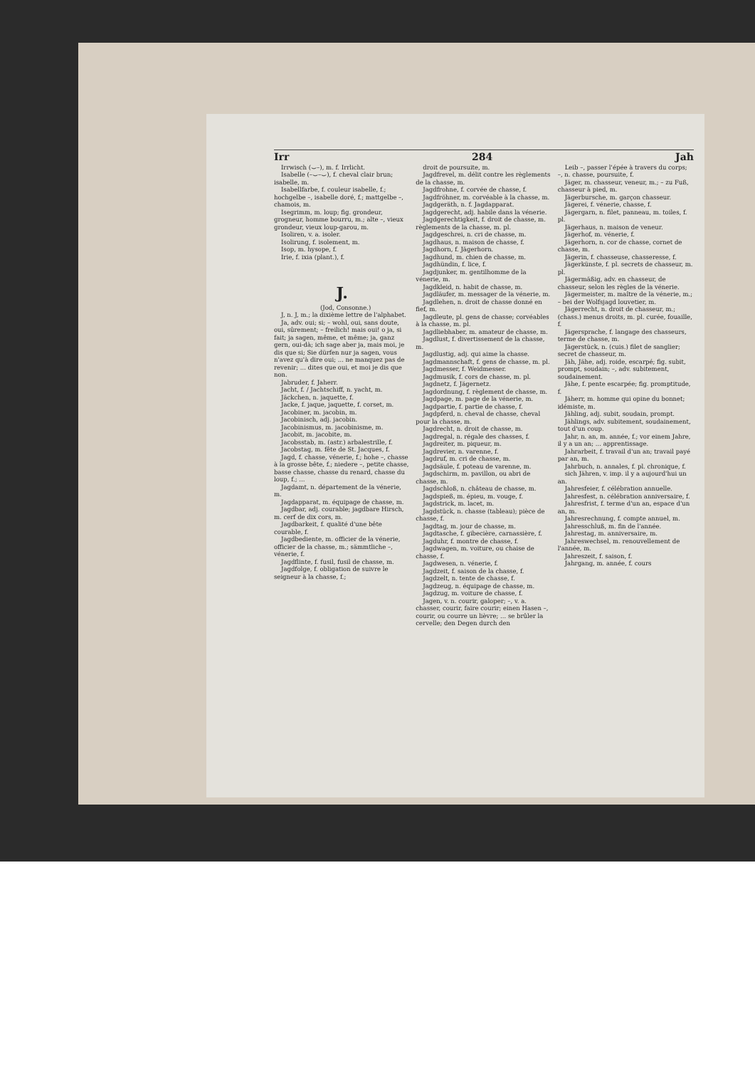Irr 284 Jah
Irrwisch (⌣–), m. f. Irrlicht.
Isabelle (–⌣–⌣), f. cheval clair brun; isabelle, m.
Isabellfarbe, f. couleur isabelle, f.; hochgelbe –, isabelle doré, f.; mattgelbe –, chamois, m.
Isegrimm, m. loup; fig. grondeur, grogneur, homme bourru, m.; alte –, vieux grondeur, vieux loup-garou, m.
Isoliren, v. a. isoler.
Isolirung, f. isolement, m.
Isop, m. hysope, f.
Irie, f. ixia (plant.), f.
J.
(Jod, Consonne.)
J, n. J, m.; la dixième lettre de l'alphabet.
Ja, adv. oui; si; – wohl, oui, sans doute, oui, sûrement; – freilich! mais oui! o ja, si fait; ja sagen, même, et même; ja, ganz gern, oui-dà; ich sage aber ja, mais moi, je dis que si; Sie dürfen nur ja sagen, vous n'avez qu'à dire oui; ... ne manquez pas de revenir; ... dites que oui, et moi je dis que non.
Jabruder, f. Jaherr.
Jacht, f. / Jachtschiff, n. yacht, m.
Jäckchen, n. jaquette, f.
Jacke, f. jaque, jaquette, f. corset, m.
Jacobiner, m. jacobin, m.
Jacobinisch, adj. jacobin.
Jacobinismus, m. jacobinisme, m.
Jacobit, m. jacobite, m.
Jacobsstab, m. (astr.) arbalestrille, f.
Jacobstag, m. fête de St. Jacques, f.
Jagd, f. chasse, vénerie, f.; hohe –, chasse à la grosse bête, f.; niedere –, petite chasse, basse chasse, chasse du renard, chasse du loup, f.; ...
Jagdamt, n. département de la vénerie, m.
Jagdapparat, m. équipage de chasse, m.
Jagdbar, adj. courable; jagdbare Hirsch, m. cerf de dix cors, m.
Jagdbarkeit, f. qualité d'une bête courable, f.
Jagdbediente, m. officier de la vénerie, officier de la chasse, m.; sämmtliche –, vénerie, f.
Jagdflinte, f. fusil, fusil de chasse, m.
Jagdfolge, f. obligation de suivre le seigneur à la chasse, f.;
droit de poursuite, m.
Jagdfrevel, m. délit contre les règlements de la chasse, m.
Jagdfrohne, f. corvée de chasse, f.
Jagdfröhner, m. corvéable à la chasse, m.
Jagdgeräth, n. f. Jagdapparat.
Jagdgerecht, adj. habile dans la vénerie.
Jagdgerechtigkeit, f. droit de chasse, m. règlements de la chasse, m. pl.
Jagdgeschrei, n. cri de chasse, m.
Jagdhaus, n. maison de chasse, f.
Jagdhorn, f. Jägerhorn.
Jagdhund, m. chien de chasse, m.
Jagdhündin, f. lice, f.
Jagdjunker, m. gentilhomme de la vénerie, m.
Jagdkleid, n. habit de chasse, m.
Jagdläufer, m. messager de la vénerie, m.
Jagdlehen, n. droit de chasse donné en fief, m.
Jagdleute, pl. gens de chasse; corvéables à la chasse, m. pl.
Jagdliebhaber, m. amateur de chasse, m.
Jagdlust, f. divertissement de la chasse, m.
Jagdlustig, adj. qui aime la chasse.
Jagdmannschaft, f. gens de chasse, m. pl.
Jagdmesser, f. Weidmesser.
Jagdmusik, f. cors de chasse, m. pl.
Jagdnetz, f. Jägernetz.
Jagdordnung, f. règlement de chasse, m.
Jagdpage, m. page de la vénerie, m.
Jagdpartie, f. partie de chasse, f.
Jagdpferd, n. cheval de chasse, cheval pour la chasse, m.
Jagdrecht, n. droit de chasse, m.
Jagdregal, n. régale des chasses, f.
Jagdreiter, m. piqueur, m.
Jagdrevier, n. varenne, f.
Jagdruf, m. cri de chasse, m.
Jagdsäule, f. poteau de varenne, m.
Jagdschirm, m. pavillon, ou abri de chasse, m.
Jagdschloß, n. château de chasse, m.
Jagdspieß, m. épieu, m. vouge, f.
Jagdstrick, m. lacet, m.
Jagdstück, n. chasse (tableau); pièce de chasse, f.
Jagdtag, m. jour de chasse, m.
Jagdtasche, f. gibecière, carnassière, f.
Jagduhr, f. montre de chasse, f.
Jagdwagen, m. voiture, ou chaise de chasse, f.
Jagdwesen, n. vénerie, f.
Jagdzeit, f. saison de la chasse, f.
Jagdzelt, n. tente de chasse, f.
Jagdzeug, n. équipage de chasse, m.
Jagdzug, m. voiture de chasse, f.
Jagen, v. n. courir, galoper; –, v. a. chasser, courir, faire courir; einen Hasen –, courir, ou courre un lièvre; ... se brûler la cervelle; den Degen durch den
Leib –, passer l'épée à travers du corps; –, n. chasse, poursuite, f.
Jäger, m. chasseur, veneur, m.; – zu Fuß, chasseur à pied, m.
Jägerbursche, m. garçon chasseur.
Jägerei, f. vénerie, chasse, f.
Jägergarn, n. filet, panneau, m. toiles, f. pl.
Jägerhaus, n. maison de veneur.
Jägerhof, m. vénerie, f.
Jägerhorn, n. cor de chasse, cornet de chasse, m.
Jägerin, f. chasseuse, chasseresse, f.
Jägerkünste, f. pl. secrets de chasseur, m. pl.
Jägermäßig, adv. en chasseur, de chasseur, selon les règles de la vénerie.
Jägermeister, m. maître de la vénerie, m.; – bei der Wolfsjagd louvetier, m.
Jägerrecht, n. droit de chasseur, m.; (chass.) menus droits, m. pl. curée, fouaille, f.
Jägersprache, f. langage des chasseurs, terme de chasse, m.
Jägerstück, n. (cuis.) filet de sanglier; secret de chasseur, m.
Jäh, Jähe, adj. roide, escarpé; fig. subit, prompt, soudain; –, adv. subitement, soudainement.
Jähe, f. pente escarpée; fig. promptitude, f.
Jäherr, m. homme qui opine du bonnet; idémiste, m.
Jähling, adj. subit, soudain, prompt.
Jählings, adv. subitement, soudainement, tout d'un coup.
Jahr, n. an, m. année, f.; vor einem Jahre, il y a un an; ... apprentissage.
Jahrarbeit, f. travail d'un an; travail payé par an, m.
Jahrbuch, n. annales, f. pl. chronique, f.
sich Jähren, v. imp. il y a aujourd'hui un an.
Jahresfeier, f. célébration annuelle.
Jahresfest, n. célébration anniversaire, f.
Jahresfrist, f. terme d'un an, espace d'un an, m.
Jahresrechnung, f. compte annuel, m.
Jahresschluß, m. fin de l'année.
Jahrestag, m. anniversaire, m.
Jahreswechsel, m. renouvellement de l'année, m.
Jahreszeit, f. saison, f.
Jahrgang, m. année, f. cours